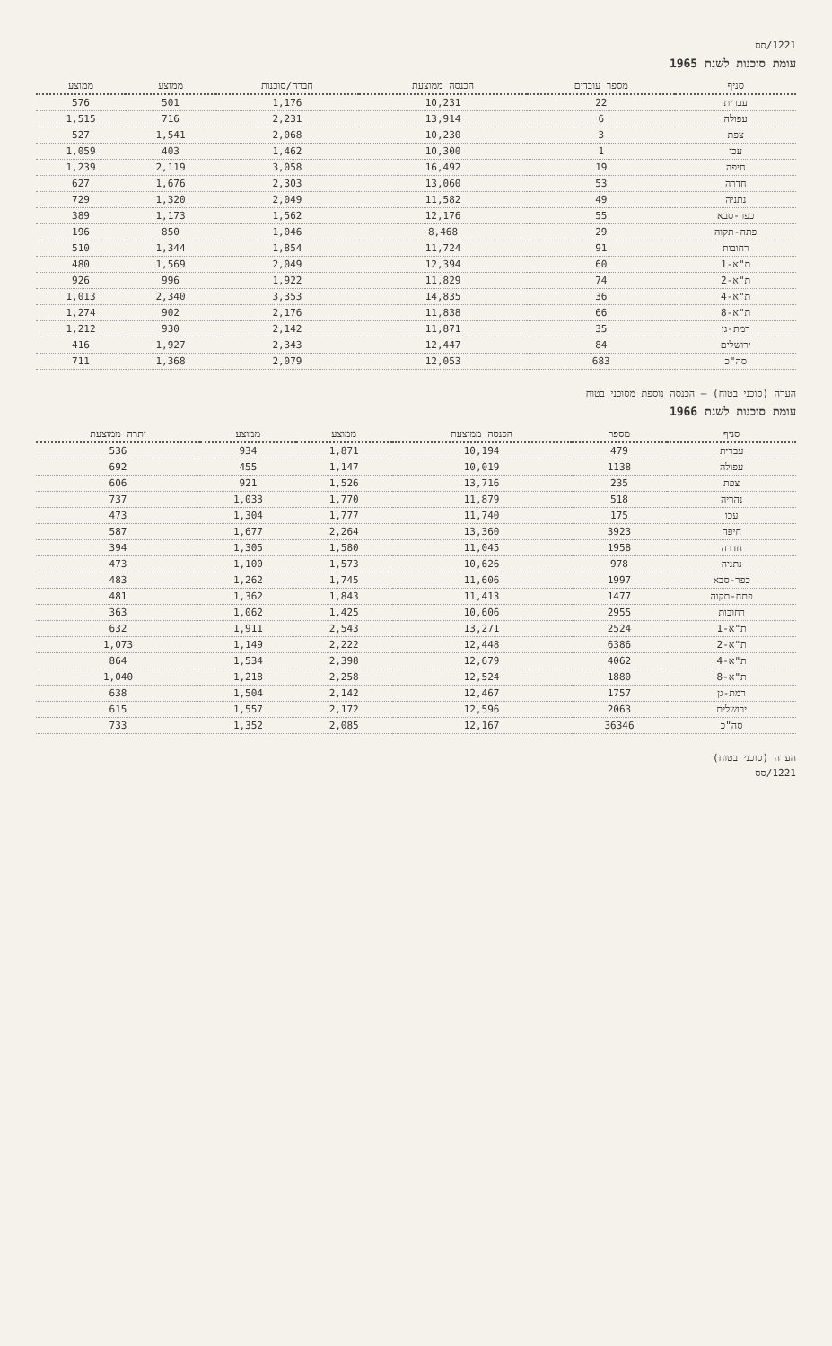1221/סס
עומת סוכנות לשנת 1965
| סניף | מספר עובדים | הכנסה ממוצעת | חברה/סוכנות | ממוצע | ממוצע |
| --- | --- | --- | --- | --- | --- |
| עברית | 22 | 10,231 | 1,176 | 501 | 576 |
| עפולה | 6 | 13,914 | 2,231 | 716 | 1,515 |
| צפת | 3 | 10,230 | 2,068 | 1,541 | 527 |
| עכו | 1 | 10,300 | 1,462 | 403 | 1,059 |
| חיפה | 19 | 16,492 | 3,058 | 2,119 | 1,239 |
| חדרה | 53 | 13,060 | 2,303 | 1,676 | 627 |
| נתניה | 49 | 11,582 | 2,049 | 1,320 | 729 |
| כפר-סבא | 55 | 12,176 | 1,562 | 1,173 | 389 |
| פתח-תקוה | 29 | 8,468 | 1,046 | 850 | 196 |
| רחובות | 91 | 11,724 | 1,854 | 1,344 | 510 |
| ת"א-1 | 60 | 12,394 | 2,049 | 1,569 | 480 |
| ת"א-2 | 74 | 11,829 | 1,922 | 996 | 926 |
| ת"א-4 | 36 | 14,835 | 3,353 | 2,340 | 1,013 |
| ת"א-8 | 66 | 11,838 | 2,176 | 902 | 1,274 |
| רמת-גן | 35 | 11,871 | 2,142 | 930 | 1,212 |
| ירושלים | 84 | 12,447 | 2,343 | 1,927 | 416 |
| סה"כ | 683 | 12,053 | 2,079 | 1,368 | 711 |
הערה (סוכני בטוח) — הכנסה נוספת מסוכני בטוח
עומת סוכנות לשנת 1966
| סניף | מספר | הכנסה ממוצעת | ממוצע | ממוצע | יתרה ממוצעת |
| --- | --- | --- | --- | --- | --- |
| עברית | 479 | 10,194 | 1,871 | 934 | 536 |
| עפולה | 1138 | 10,019 | 1,147 | 455 | 692 |
| צפת | 235 | 13,716 | 1,526 | 921 | 606 |
| נהריה | 518 | 11,879 | 1,770 | 1,033 | 737 |
| עכו | 175 | 11,740 | 1,777 | 1,304 | 473 |
| חיפה | 3923 | 13,360 | 2,264 | 1,677 | 587 |
| חדרה | 1958 | 11,045 | 1,580 | 1,305 | 394 |
| נתניה | 978 | 10,626 | 1,573 | 1,100 | 473 |
| כפר-סבא | 1997 | 11,606 | 1,745 | 1,262 | 483 |
| פתח-תקוה | 1477 | 11,413 | 1,843 | 1,362 | 481 |
| רחובות | 2955 | 10,606 | 1,425 | 1,062 | 363 |
| ת"א-1 | 2524 | 13,271 | 2,543 | 1,911 | 632 |
| ת"א-2 | 6386 | 12,448 | 2,222 | 1,149 | 1,073 |
| ת"א-4 | 4062 | 12,679 | 2,398 | 1,534 | 864 |
| ת"א-8 | 1880 | 12,524 | 2,258 | 1,218 | 1,040 |
| רמת-גן | 1757 | 12,467 | 2,142 | 1,504 | 638 |
| ירושלים | 2063 | 12,596 | 2,172 | 1,557 | 615 |
| סה"כ | 36346 | 12,167 | 2,085 | 1,352 | 733 |
הערה (סוכני בטוח)
1221/סס